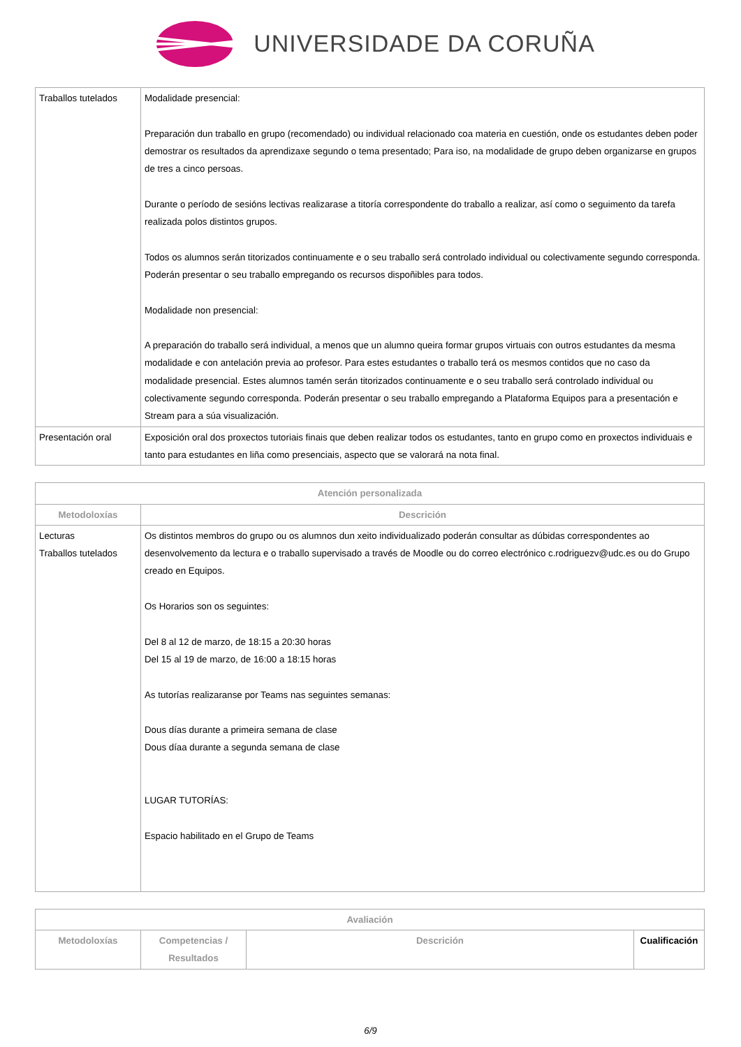UNIVERSIDADE DA CORUÑA
| Traballos tutelados | Modalidade presencial: Preparación dun traballo en grupo (recomendado) ou individual relacionado coa materia en cuestión, onde os estudantes deben poder demostrar os resultados da aprendizaxe segundo o tema presentado; Para iso, na modalidade de grupo deben organizarse en grupos de tres a cinco persoas. Durante o período de sesións lectivas realizarase a titoría correspondente do traballo a realizar, así como o seguimento da tarefa realizada polos distintos grupos. Todos os alumnos serán titorizados continuamente e o seu traballo será controlado individual ou colectivamente segundo corresponda. Poderán presentar o seu traballo empregando os recursos dispoñibles para todos. Modalidade non presencial: A preparación do traballo será individual, a menos que un alumno queira formar grupos virtuais con outros estudantes da mesma modalidade e con antelación previa ao profesor. Para estes estudantes o traballo terá os mesmos contidos que no caso da modalidade presencial. Estes alumnos tamén serán titorizados continuamente e o seu traballo será controlado individual ou colectivamente segundo corresponda. Poderán presentar o seu traballo empregando a Plataforma Equipos para a presentación e Stream para a súa visualización. |
| Presentación oral | Exposición oral dos proxectos tutoriais finais que deben realizar todos os estudantes, tanto en grupo como en proxectos individuais e tanto para estudantes en liña como presenciais, aspecto que se valorará na nota final. |
| Atención personalizada | |
| --- | --- |
| Metodoloxías | Descrición |
| Lecturas Traballos tutelados | Os distintos membros do grupo ou os alumnos dun xeito individualizado poderán consultar as dúbidas correspondentes ao desenvolvemento da lectura e o traballo supervisado a través de Moodle ou do correo electrónico c.rodriguezv@udc.es ou do Grupo creado en Equipos. Os Horarios son os seguintes: Del 8 al 12 de marzo, de 18:15 a 20:30 horas Del 15 al 19 de marzo, de 16:00 a 18:15 horas As tutorías realizaranse por Teams nas seguintes semanas: Dous días durante a primeira semana de clase Dous díaa durante a segunda semana de clase LUGAR TUTORÍAS: Espacio habilitado en el Grupo de Teams |
| Avaliación | | | |
| --- | --- | --- | --- |
| Metodoloxías | Competencias / Resultados | Descrición | Cualificación |
6/9